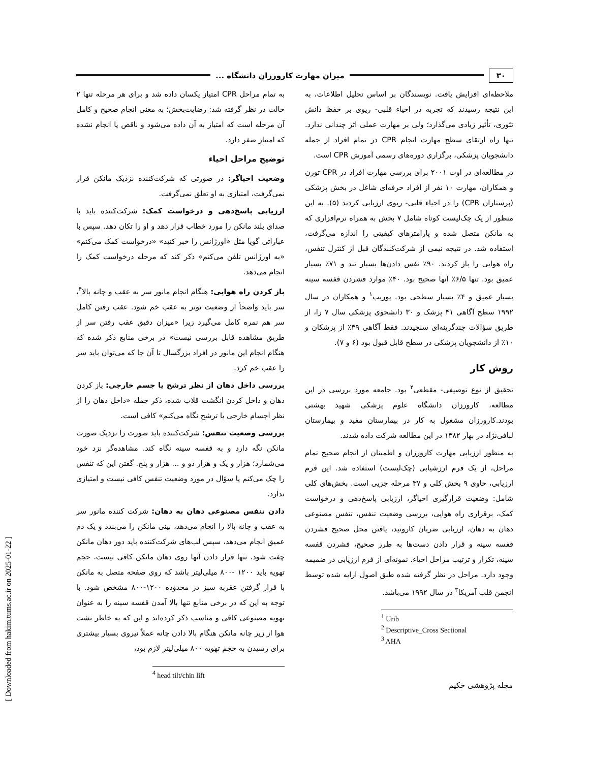[ Downloaded from hakim.tums.ac.ir on 2025-01-22 ]
۳۰ میزان مهارت کارورزان دانشگاه ...
ملاحظه‌ای افزایش یافت. نویسندگان بر اساس تحلیل اطلاعات، به این نتیجه رسیدند که تجربه در احیاء قلبی- ریوی بر حفظ دانش تئوری، تأثیر زیادی می‌گذارد؛ ولی بر مهارت عملی اثر چندانی ندارد. تنها راه ارتقای سطح مهارت انجام CPR در تمام افراد از جمله دانشجویان پزشکی، برگزاری دوره‌های رسمی آموزش CPR است.
در مطالعه‌ای در اوت ۲۰۰۱ برای بررسی مهارت افراد در CPR تورن و همکاران، مهارت ۱۰ نفر از افراد حرفه‌ای شاغل در بخش پزشکی (پرستاران CPR) را در احیاء قلبی- ریوی ارزیابی کردند (۵). به این منظور از یک چک‌لیست کوتاه شامل ۷ بخش به همراه نرم‌افزاری که به مانکن متصل شده و پارامترهای کیفیتی را اندازه می‌گرفت، استفاده شد. در نتیجه نیمی از شرکت‌کنندگان قبل از کنترل تنفس، راه هوایی را باز کردند. ۹۰٪ نفس دادن‌ها بسیار تند و ۷۱٪ بسیار عمیق بود. تنها ۶/۵٪ آنها صحیح بود. ۴۰٪ موارد فشردن قفسه سینه بسیار عمیق و ۴٪ بسیار سطحی بود. یوریب<sup>۱</sup> و همکاران در سال ۱۹۹۲ سطح آگاهی ۴۱ پزشک و ۳۰ دانشجوی پزشکی سال ۷ را، از طریق سؤالات چندگزینه‌ای سنجیدند. فقط آگاهی ۳۹٪ از پزشکان و ۱۰٪ از دانشجویان پزشکی در سطح قابل قبول بود (۶ و ۷).
روش کار
تحقیق از نوع توصیفی- مقطعی<sup>۲</sup> بود. جامعه مورد بررسی در این مطالعه، کارورزان دانشگاه علوم پزشکی شهید بهشتی بودند.کارورزان مشغول به کار در بیمارستان مفید و بیمارستان لبافی‌نژاد در بهار ۱۳۸۲ در این مطالعه شرکت داده شدند.
به منظور ارزیابی مهارت کارورزان و اطمینان از انجام صحیح تمام مراحل، از یک فرم ارزشیابی (چک‌لیست) استفاده شد. این فرم ارزیابی، حاوی ۹ بخش کلی و ۳۷ مرحله جزیی است. بخش‌های کلی شامل: وضعیت قرارگیری احیاگر، ارزیابی پاسخ‌دهی و درخواست کمک، برقراری راه هوایی، بررسی وضعیت تنفس، تنفس مصنوعی دهان به دهان، ارزیابی ضربان کاروتید، یافتن محل صحیح فشردن قفسه سینه و قرار دادن دست‌ها به طرز صحیح، فشردن قفسه سینه، تکرار و ترتیب مراحل احیاء. نمونه‌ای از فرم ارزیابی در ضمیمه وجود دارد. مراحل در نظر گرفته شده طبق اصول ارایه شده توسط انجمن قلب آمریکا<sup>۳</sup> در سال ۱۹۹۲ می‌باشد.
<sup>1</sup> Urib
<sup>2</sup> Descriptive_Cross Sectional
<sup>3</sup> AHA
به تمام مراحل CPR امتیاز یکسان داده شد و برای هر مرحله تنها ۲ حالت در نظر گرفته شد: رضایت‌بخش؛ به معنی انجام صحیح و کامل آن مرحله است که امتیاز به آن داده می‌شود و ناقص یا انجام نشده که امتیاز صفر دارد.
توضیح مراحل احیاء
وضعیت احیاگر: در صورتی که شرکت‌کننده نزدیک مانکن قرار نمی‌گرفت، امتیازی به او تعلق نمی‌گرفت.
ارزیابی پاسخ‌دهی و درخواست کمک: شرکت‌کننده باید با صدای بلند مانکن را مورد خطاب قرار دهد و او را تکان دهد. سپس با عباراتی گویا مثل «اورژانس را خبر کنید» «درخواست کمک می‌کنم» «به اورژانس تلفن می‌کنم» ذکر کند که مرحله درخواست کمک را انجام می‌دهد.
باز کردن راه هوایی: هنگام انجام مانور سر به عقب و چانه بالا<sup>۴</sup>، سر باید واضحاً از وضعیت نوتر به عقب خم شود. عقب رفتن کامل سر هم نمره کامل می‌گیرد زیرا «میزان دقیق عقب رفتن سر از طریق مشاهده قابل بررسی نیست» در برخی منابع ذکر شده که هنگام انجام این مانور در افراد بزرگسال تا آن جا که می‌توان باید سر را عقب خم کرد.
بررسی داخل دهان از نظر ترشح یا جسم خارجی: باز کردن دهان و داخل کردن انگشت قلاب شده، ذکر جمله «داخل دهان را از نظر اجسام خارجی یا ترشح نگاه می‌کنم» کافی است.
بررسی وضعیت تنفس: شرکت‌کننده باید صورت را نزدیک صورت مانکن نگه دارد و به قفسه سینه نگاه کند. مشاهده‌گر نزد خود می‌شمارد؛ هزار و یک و هزار دو و ... هزار و پنج. گفتن این که تنفس را چک می‌کنم یا سؤال در مورد وضعیت تنفس کافی نیست و امتیازی ندارد.
دادن تنفس مصنوعی دهان به دهان: شرکت کننده مانور سر به عقب و چانه بالا را انجام می‌دهد، بینی مانکن را می‌بندد و یک دم عمیق انجام می‌دهد، سپس لب‌های شرکت‌کننده باید دور دهان مانکن چفت شود. تنها قرار دادن آنها روی دهان مانکن کافی نیست. حجم تهویه باید ۱۲۰۰ -۸۰۰ میلی‌لیتر باشد که روی صفحه متصل به مانکن با قرار گرفتن عقربه سبز در محدوده ۱۲۰۰-۸۰۰ مشخص شود. با توجه به این که در برخی منابع تنها بالا آمدن قفسه سینه را به عنوان تهویه مصنوعی کافی و مناسب ذکر کرده‌اند و این که به خاطر نشت هوا از زیر چانه مانکن هنگام بالا دادن چانه عملاً نیروی بسیار بیشتری برای رسیدن به حجم تهویه ۸۰۰ میلی‌لیتر لازم بود،
<sup>4</sup> head tilt/chin lift
مجله پژوهشی حکیم